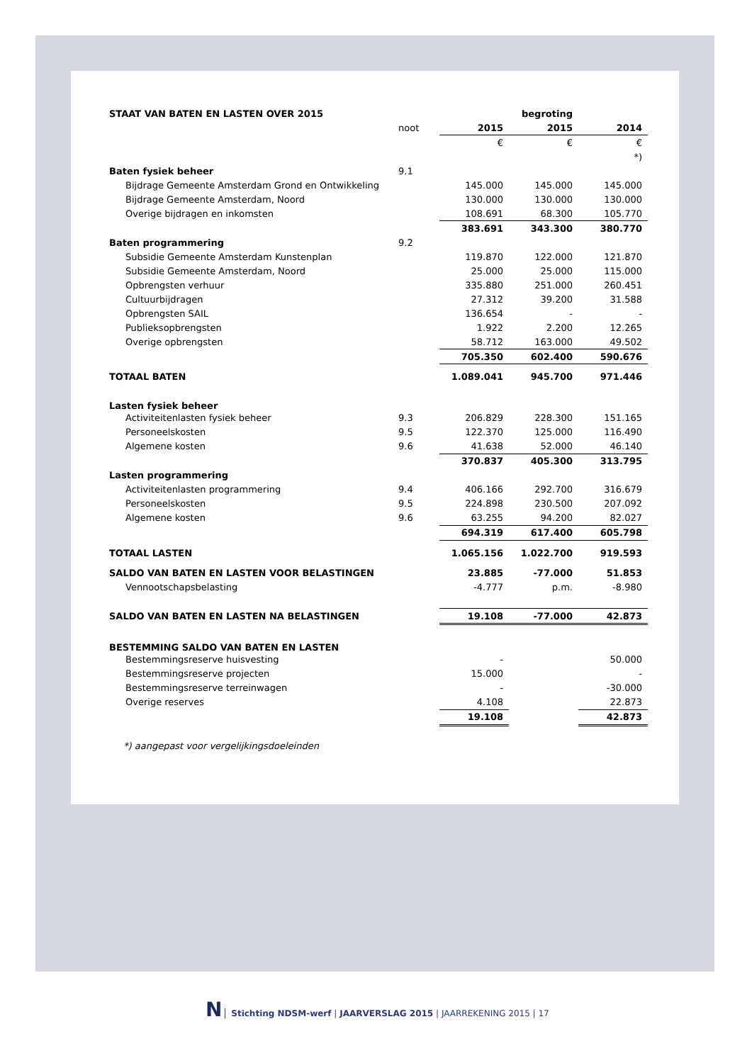| STAAT VAN BATEN EN LASTEN OVER 2015 | | | begroting | |
| | noot | 2015 | 2015 | 2014 |
| | | € | € | € |
| | | | | *) |
| Baten fysiek beheer | 9.1 | | | |
| Bijdrage Gemeente Amsterdam Grond en Ontwikkeling | | 145.000 | 145.000 | 145.000 |
| Bijdrage Gemeente Amsterdam, Noord | | 130.000 | 130.000 | 130.000 |
| Overige bijdragen en inkomsten | | 108.691 | 68.300 | 105.770 |
| | | 383.691 | 343.300 | 380.770 |
| Baten programmering | 9.2 | | | |
| Subsidie Gemeente Amsterdam Kunstenplan | | 119.870 | 122.000 | 121.870 |
| Subsidie Gemeente Amsterdam, Noord | | 25.000 | 25.000 | 115.000 |
| Opbrengsten verhuur | | 335.880 | 251.000 | 260.451 |
| Cultuurbijdragen | | 27.312 | 39.200 | 31.588 |
| Opbrengsten SAIL | | 136.654 | - | - |
| Publieksopbrengsten | | 1.922 | 2.200 | 12.265 |
| Overige opbrengsten | | 58.712 | 163.000 | 49.502 |
| | | 705.350 | 602.400 | 590.676 |
| TOTAAL BATEN | | 1.089.041 | 945.700 | 971.446 |
| Lasten fysiek beheer | | | | |
| Activiteitenlasten fysiek beheer | 9.3 | 206.829 | 228.300 | 151.165 |
| Personeelskosten | 9.5 | 122.370 | 125.000 | 116.490 |
| Algemene kosten | 9.6 | 41.638 | 52.000 | 46.140 |
| | | 370.837 | 405.300 | 313.795 |
| Lasten programmering | | | | |
| Activiteitenlasten programmering | 9.4 | 406.166 | 292.700 | 316.679 |
| Personeelskosten | 9.5 | 224.898 | 230.500 | 207.092 |
| Algemene kosten | 9.6 | 63.255 | 94.200 | 82.027 |
| | | 694.319 | 617.400 | 605.798 |
| TOTAAL LASTEN | | 1.065.156 | 1.022.700 | 919.593 |
| SALDO VAN BATEN EN LASTEN VOOR BELASTINGEN | | 23.885 | -77.000 | 51.853 |
| Vennootschapsbelasting | | -4.777 | p.m. | -8.980 |
| SALDO VAN BATEN EN LASTEN NA BELASTINGEN | | 19.108 | -77.000 | 42.873 |
| BESTEMMING SALDO VAN BATEN EN LASTEN | | | | |
| Bestemmingsreserve huisvesting | | - | | 50.000 |
| Bestemmingsreserve projecten | | 15.000 | | - |
| Bestemmingsreserve terreinwagen | | - | | -30.000 |
| Overige reserves | | 4.108 | | 22.873 |
| | | 19.108 | | 42.873 |
*) aangepast voor vergelijkingsdoeleinden
N Stichting NDSM-werf | JAARVERSLAG 2015 | JAARREKENING 2015 | 17